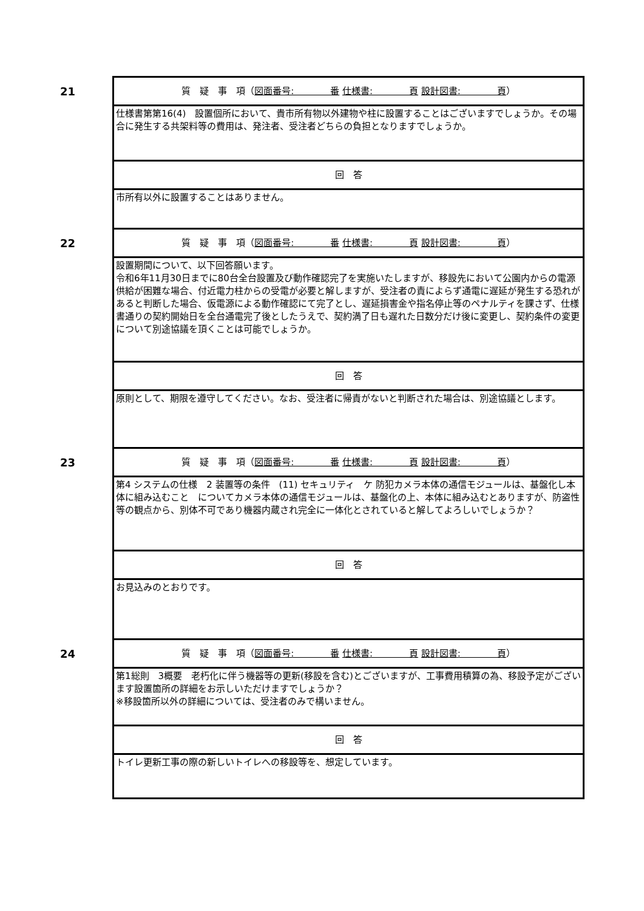| 21 | 質 疑 事 項（ 図面番号: 番 仕様書: 頁 設計図書: 頁 ） |
| | 仕様書第第16(4) 設置個所において、貴市所有物以外建物や柱に設置することはございますでしょうか。その場合に発生する共架料等の費用は、発注者、受注者どちらの負担となりますでしょうか。 |
| | 回 答 |
| | 市所有以外に設置することはありません。 |
| 22 | 質 疑 事 項（ 図面番号: 番 仕様書: 頁 設計図書: 頁 ） |
| | 設置期間について、以下回答願います。 令和6年11月30日までに80台全台設置及び動作確認完了を実施いたしますが、移設先において公園内からの電源供給が困難な場合、付近電力柱からの受電が必要と解しますが、受注者の責によらず通電に遅延が発生する恐れがあると判断した場合、仮電源による動作確認にて完了とし、遅延損害金や指名停止等のペナルティを課さず、仕様書通りの契約開始日を全台通電完了後としたうえで、契約満了日も遅れた日数分だけ後に変更し、契約条件の変更について別途協議を頂くことは可能でしょうか。 |
| | 回 答 |
| | 原則として、期限を遵守してください。なお、受注者に帰責がないと判断された場合は、別途協議とします。 |
| 23 | 質 疑 事 項（ 図面番号: 番 仕様書: 頁 設計図書: 頁 ） |
| | 第4 システムの仕様 2 装置等の条件 (11) セキュリティ ケ 防犯カメラ本体の通信モジュールは、基盤化し本体に組み込むこと についてカメラ本体の通信モジュールは、基盤化の上、本体に組み込むとありますが、防盗性等の観点から、別体不可であり機器内蔵され完全に一体化とされていると解してよろしいでしょうか？ |
| | 回 答 |
| | お見込みのとおりです。 |
| 24 | 質 疑 事 項（ 図面番号: 番 仕様書: 頁 設計図書: 頁 ） |
| | 第1総則 3概要 老朽化に伴う機器等の更新(移設を含む)とございますが、工事費用積算の為、移設予定がございます設置箇所の詳細をお示しいただけますでしょうか？ ※移設箇所以外の詳細については、受注者のみで構いません。 |
| | 回 答 |
| | トイレ更新工事の際の新しいトイレへの移設等を、想定しています。 |